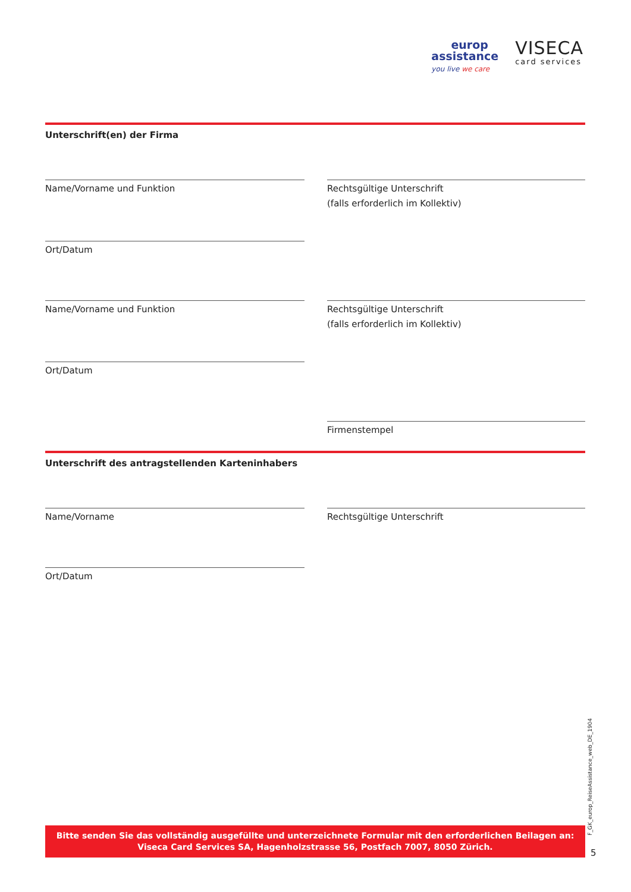europ
assistance
you live we care
VISECA
card services
Unterschrift(en) der Firma
Name/Vorname und Funktion Rechtsgültige Unterschrift
(falls erforderlich im Kollektiv)
Ort/Datum
Name/Vorname und Funktion Rechtsgültige Unterschrift
(falls erforderlich im Kollektiv)
Ort/Datum
Firmenstempel
Unterschrift des antragstellenden Karteninhabers
Name/Vorname Rechtsgültige Unterschrift
Ort/Datum
Bitte senden Sie das vollständig ausgefüllte und unterzeichnete Formular mit den erforderlichen Beilagen an:
Viseca Card Services SA, Hagenholzstrasse 56, Postfach 7007, 8050 Zürich.
F_GK_europ_ReiseAssistance_web_DE_1904
5